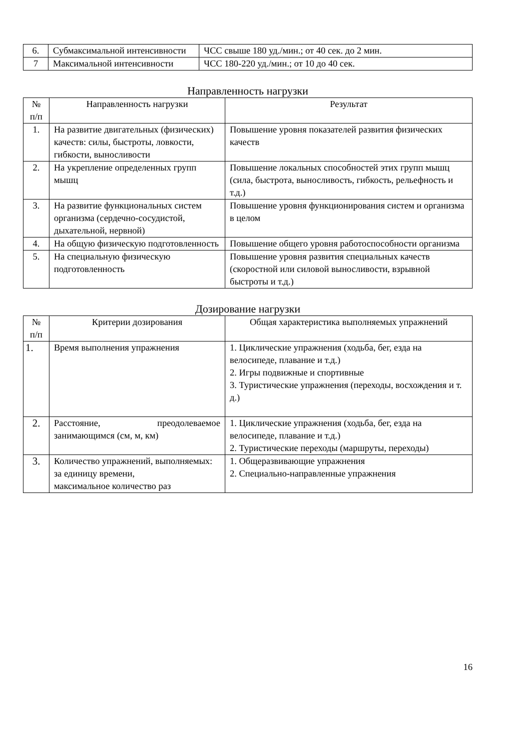| 6. | Субмаксимальной интенсивности | ЧСС свыше 180 уд./мин.; от 40 сек. до 2 мин. |
| 7 | Максимальной интенсивности | ЧСС 180-220 уд./мин.; от 10 до 40 сек. |
Направленность нагрузки
| № п/п | Направленность нагрузки | Результат |
| --- | --- | --- |
| 1. | На развитие двигательных (физических) качеств: силы, быстроты, ловкости, гибкости, выносливости | Повышение уровня показателей развития физических качеств |
| 2. | На укрепление определенных групп мышц | Повышение локальных способностей этих групп мышц (сила, быстрота, выносливость, гибкость, рельефность и т.д.) |
| 3. | На развитие функциональных систем организма (сердечно-сосудистой, дыхательной, нервной) | Повышение уровня функционирования систем и организма в целом |
| 4. | На общую физическую подготовленность | Повышение общего уровня работоспособности организма |
| 5. | На специальную физическую подготовленность | Повышение уровня развития специальных качеств (скоростной или силовой выносливости, взрывной быстроты и т.д.) |
Дозирование нагрузки
| № п/п | Критерии дозирования | Общая характеристика выполняемых упражнений |
| --- | --- | --- |
| 1. | Время выполнения упражнения | 1. Циклические упражнения (ходьба, бег, езда на велосипеде, плавание и т.д.) 2. Игры подвижные и спортивные 3. Туристические упражнения (переходы, восхождения и т. д.) |
| 2. | Расстояние, преодолеваемое занимающимся (см, м, км) | 1. Циклические упражнения (ходьба, бег, езда на велосипеде, плавание и т.д.) 2. Туристические переходы (маршруты, переходы) |
| 3. | Количество упражнений, выполняемых: за единицу времени, максимальное количество раз | 1. Общеразвивающие упражнения 2. Специально-направленные упражнения |
16